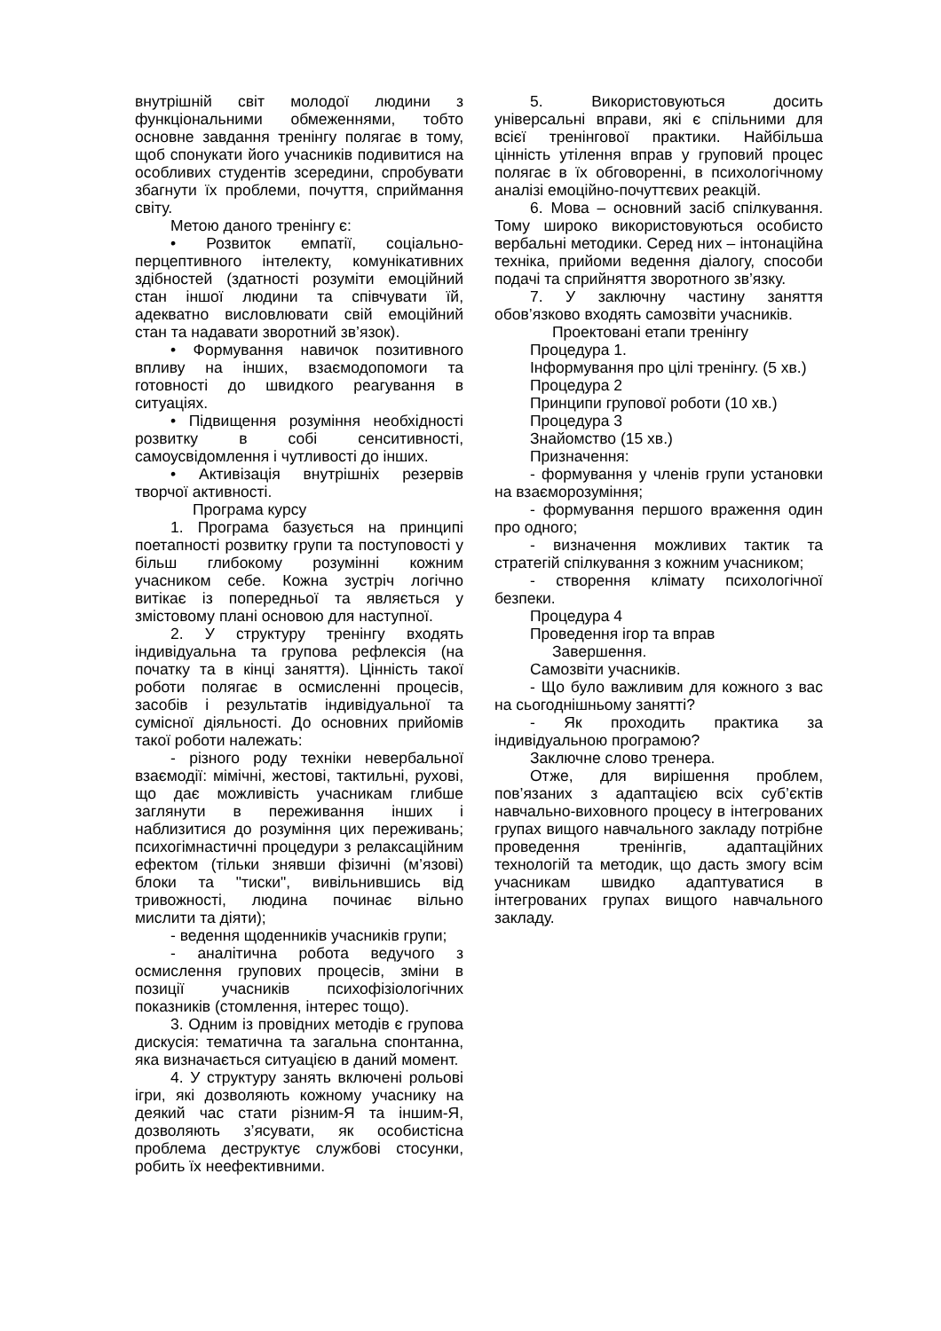внутрішній світ молодої людини з функціональними обмеженнями, тобто основне завдання тренінгу полягає в тому, щоб спонукати його учасників подивитися на особливих студентів зсередини, спробувати збагнути їх проблеми, почуття, сприймання світу.
Метою даного тренінгу є:
• Розвиток емпатії, соціально-перцептивного інтелекту, комунікативних здібностей (здатності розуміти емоційний стан іншої людини та співчувати їй, адекватно висловлювати свій емоційний стан та надавати зворотний зв’язок).
• Формування навичок позитивного впливу на інших, взаємодопомоги та готовності до швидкого реагування в ситуаціях.
• Підвищення розуміння необхідності розвитку в собі сенситивності, самоусвідомлення і чутливості до інших.
• Активізація внутрішніх резервів творчої активності.
Програма курсу
1. Програма базується на принципі поетапності розвитку групи та поступовості у більш глибокому розумінні кожним учасником себе. Кожна зустріч логічно витікає із попередньої та являється у змістовому плані основою для наступної.
2. У структуру тренінгу входять індивідуальна та групова рефлексія (на початку та в кінці заняття). Цінність такої роботи полягає в осмисленні процесів, засобів і результатів індивідуальної та сумісної діяльності. До основних прийомів такої роботи належать:
- різного роду техніки невербальної взаємодії: мімічні, жестові, тактильні, рухові, що дає можливість учасникам глибше заглянути в переживання інших і наблизитися до розуміння цих переживань; психогімнастичні процедури з релаксаційним ефектом (тільки знявши фізичні (м’язові) блоки та "тиски", вивільнившись від тривожності, людина починає вільно мислити та діяти);
- ведення щоденників учасників групи;
- аналітична робота ведучого з осмислення групових процесів, зміни в позиції учасників психофізіологічних показників (стомлення, інтерес тощо).
3. Одним із провідних методів є групова дискусія: тематична та загальна спонтанна, яка визначається ситуацією в даний момент.
4. У структуру занять включені рольові ігри, які дозволяють кожному учаснику на деякий час стати різним-Я та іншим-Я, дозволяють з’ясувати, як особистісна проблема деструктує службові стосунки, робить їх неефективними.
5. Використовуються досить універсальні вправи, які є спільними для всієї тренінгової практики. Найбільша цінність утілення вправ у груповий процес полягає в їх обговоренні, в психологічному аналізі емоційно-почуттєвих реакцій.
6. Мова – основний засіб спілкування. Тому широко використовуються особисто вербальні методики. Серед них – інтонаційна техніка, прийоми ведення діалогу, способи подачі та сприйняття зворотного зв’язку.
7. У заключну частину заняття обов’язково входять самозвіти учасників.
Проектовані етапи тренінгу
Процедура 1.
Інформування про цілі тренінгу. (5 хв.)
Процедура 2
Принципи групової роботи (10 хв.)
Процедура 3
Знайомство (15 хв.)
Призначення:
- формування у членів групи установки на взаєморозуміння;
- формування першого враження один про одного;
- визначення можливих тактик та стратегій спілкування з кожним учасником;
- створення клімату психологічної безпеки.
Процедура 4
Проведення ігор та вправ
Завершення.
Самозвіти учасників.
- Що було важливим для кожного з вас на сьогоднішньому занятті?
- Як проходить практика за індивідуальною програмою?
Заключне слово тренера.
Отже, для вирішення проблем, пов’язаних з адаптацією всіх суб’єктів навчально-виховного процесу в інтегрованих групах вищого навчального закладу потрібне проведення тренінгів, адаптаційних технологій та методик, що дасть змогу всім учасникам швидко адаптуватися в інтегрованих групах вищого навчального закладу.